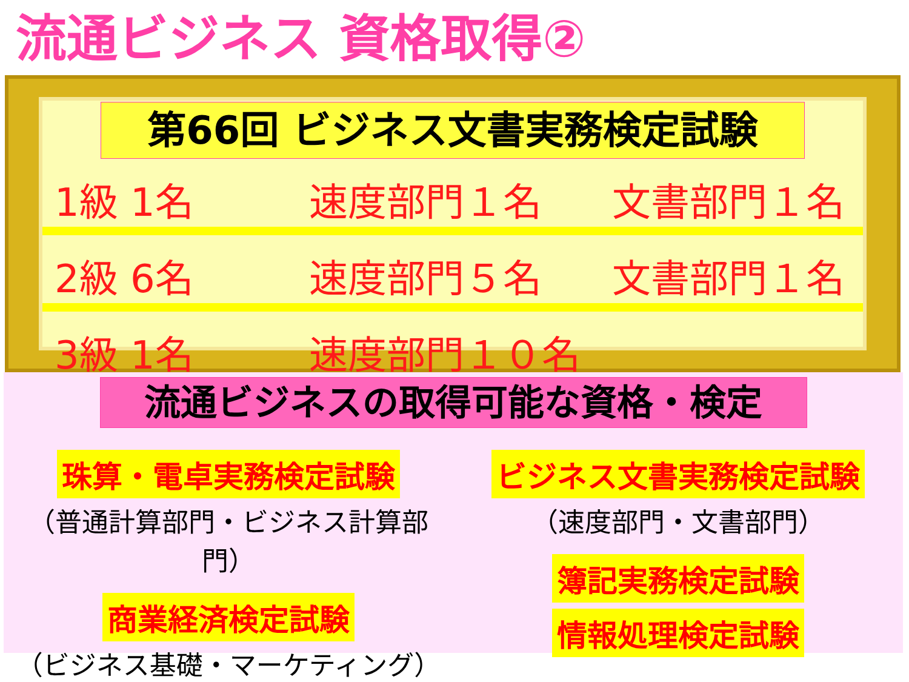流通ビジネス 資格取得②
第66回 ビジネス文書実務検定試験
1級 1名 速度部門１名 文書部門１名
2級 6名 速度部門５名 文書部門１名
3級 1名 速度部門１０名
流通ビジネスの取得可能な資格・検定
珠算・電卓実務検定試験
（普通計算部門・ビジネス計算部門）
商業経済検定試験
（ビジネス基礎・マーケティング）
ビジネス文書実務検定試験
（速度部門・文書部門）
簿記実務検定試験
情報処理検定試験